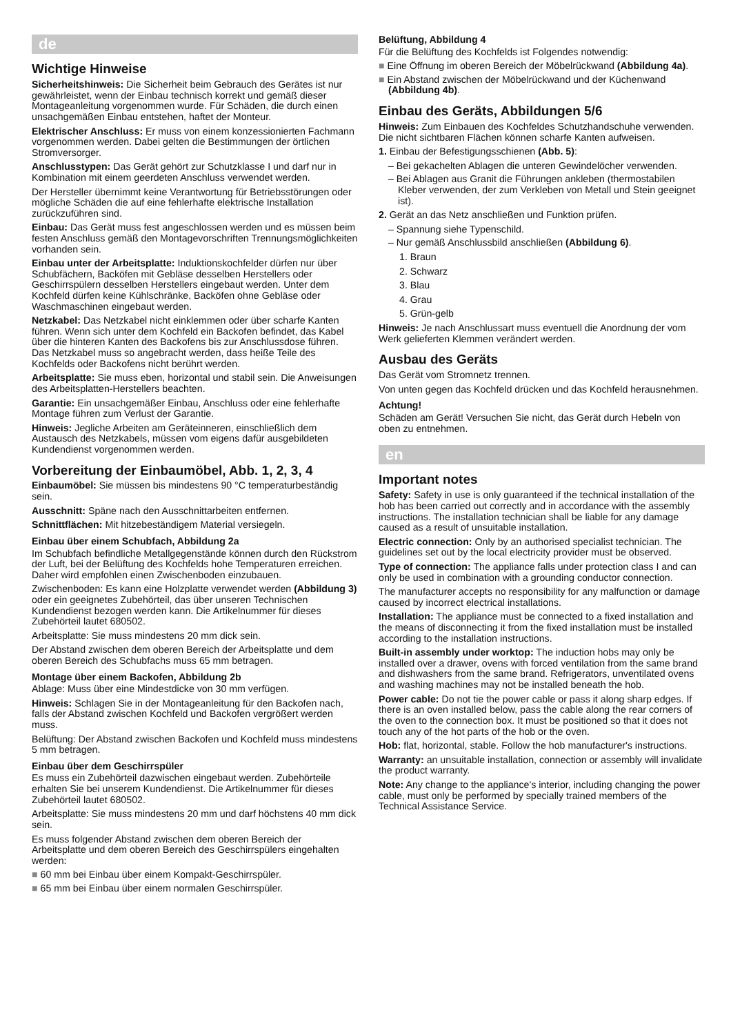de
Wichtige Hinweise
Sicherheitshinweis: Die Sicherheit beim Gebrauch des Gerätes ist nur gewährleistet, wenn der Einbau technisch korrekt und gemäß dieser Montageanleitung vorgenommen wurde. Für Schäden, die durch einen unsachgemäßen Einbau entstehen, haftet der Monteur.
Elektrischer Anschluss: Er muss von einem konzessionierten Fachmann vorgenommen werden. Dabei gelten die Bestimmungen der örtlichen Stromversorger.
Anschlusstypen: Das Gerät gehört zur Schutzklasse I und darf nur in Kombination mit einem geerdeten Anschluss verwendet werden.
Der Hersteller übernimmt keine Verantwortung für Betriebsstörungen oder mögliche Schäden die auf eine fehlerhafte elektrische Installation zurückzuführen sind.
Einbau: Das Gerät muss fest angeschlossen werden und es müssen beim festen Anschluss gemäß den Montagevorschriften Trennungsmöglichkeiten vorhanden sein.
Einbau unter der Arbeitsplatte: Induktionskochfelder dürfen nur über Schubfächern, Backöfen mit Gebläse desselben Herstellers oder Geschirrspülern desselben Herstellers eingebaut werden. Unter dem Kochfeld dürfen keine Kühlschränke, Backöfen ohne Gebläse oder Waschmaschinen eingebaut werden.
Netzkabel: Das Netzkabel nicht einklemmen oder über scharfe Kanten führen. Wenn sich unter dem Kochfeld ein Backofen befindet, das Kabel über die hinteren Kanten des Backofens bis zur Anschlussdose führen. Das Netzkabel muss so angebracht werden, dass heiße Teile des Kochfelds oder Backofens nicht berührt werden.
Arbeitsplatte: Sie muss eben, horizontal und stabil sein. Die Anweisungen des Arbeitsplatten-Herstellers beachten.
Garantie: Ein unsachgemäßer Einbau, Anschluss oder eine fehlerhafte Montage führen zum Verlust der Garantie.
Hinweis: Jegliche Arbeiten am Geräteinneren, einschließlich dem Austausch des Netzkabels, müssen vom eigens dafür ausgebildeten Kundendienst vorgenommen werden.
Vorbereitung der Einbaumöbel, Abb. 1, 2, 3, 4
Einbaumöbel: Sie müssen bis mindestens 90 °C temperaturbeständig sein.
Ausschnitt: Späne nach den Ausschnittarbeiten entfernen.
Schnittflächen: Mit hitzebeständigem Material versiegeln.
Einbau über einem Schubfach, Abbildung 2a
Im Schubfach befindliche Metallgegenstände können durch den Rückstrom der Luft, bei der Belüftung des Kochfelds hohe Temperaturen erreichen. Daher wird empfohlen einen Zwischenboden einzubauen.
Zwischenboden: Es kann eine Holzplatte verwendet werden (Abbildung 3) oder ein geeignetes Zubehörteil, das über unseren Technischen Kundendienst bezogen werden kann. Die Artikelnummer für dieses Zubehörteil lautet 680502.
Arbeitsplatte: Sie muss mindestens 20 mm dick sein.
Der Abstand zwischen dem oberen Bereich der Arbeitsplatte und dem oberen Bereich des Schubfachs muss 65 mm betragen.
Montage über einem Backofen, Abbildung 2b
Ablage: Muss über eine Mindestdicke von 30 mm verfügen.
Hinweis: Schlagen Sie in der Montageanleitung für den Backofen nach, falls der Abstand zwischen Kochfeld und Backofen vergrößert werden muss.
Belüftung: Der Abstand zwischen Backofen und Kochfeld muss mindestens 5 mm betragen.
Einbau über dem Geschirrspüler
Es muss ein Zubehörteil dazwischen eingebaut werden. Zubehörteile erhalten Sie bei unserem Kundendienst. Die Artikelnummer für dieses Zubehörteil lautet 680502.
Arbeitsplatte: Sie muss mindestens 20 mm und darf höchstens 40 mm dick sein.
Es muss folgender Abstand zwischen dem oberen Bereich der Arbeitsplatte und dem oberen Bereich des Geschirrspülers eingehalten werden:
■ 60 mm bei Einbau über einem Kompakt-Geschirrspüler.
■ 65 mm bei Einbau über einem normalen Geschirrspüler.
Belüftung, Abbildung 4
Für die Belüftung des Kochfelds ist Folgendes notwendig:
■ Eine Öffnung im oberen Bereich der Möbelrückwand (Abbildung 4a).
■ Ein Abstand zwischen der Möbelrückwand und der Küchenwand (Abbildung 4b).
Einbau des Geräts, Abbildungen 5/6
Hinweis: Zum Einbauen des Kochfeldes Schutzhandschuhe verwenden. Die nicht sichtbaren Flächen können scharfe Kanten aufweisen.
1. Einbau der Befestigungsschienen (Abb. 5):
– Bei gekachelten Ablagen die unteren Gewindelöcher verwenden.
– Bei Ablagen aus Granit die Führungen ankleben (thermostabilen Kleber verwenden, der zum Verkleben von Metall und Stein geeignet ist).
2. Gerät an das Netz anschließen und Funktion prüfen.
– Spannung siehe Typenschild.
– Nur gemäß Anschlussbild anschließen (Abbildung 6).
1. Braun
2. Schwarz
3. Blau
4. Grau
5. Grün-gelb
Hinweis: Je nach Anschlussart muss eventuell die Anordnung der vom Werk gelieferten Klemmen verändert werden.
Ausbau des Geräts
Das Gerät vom Stromnetz trennen.
Von unten gegen das Kochfeld drücken und das Kochfeld herausnehmen.
Achtung!
Schäden am Gerät! Versuchen Sie nicht, das Gerät durch Hebeln von oben zu entnehmen.
en
Important notes
Safety: Safety in use is only guaranteed if the technical installation of the hob has been carried out correctly and in accordance with the assembly instructions. The installation technician shall be liable for any damage caused as a result of unsuitable installation.
Electric connection: Only by an authorised specialist technician. The guidelines set out by the local electricity provider must be observed.
Type of connection: The appliance falls under protection class I and can only be used in combination with a grounding conductor connection.
The manufacturer accepts no responsibility for any malfunction or damage caused by incorrect electrical installations.
Installation: The appliance must be connected to a fixed installation and the means of disconnecting it from the fixed installation must be installed according to the installation instructions.
Built-in assembly under worktop: The induction hobs may only be installed over a drawer, ovens with forced ventilation from the same brand and dishwashers from the same brand. Refrigerators, unventilated ovens and washing machines may not be installed beneath the hob.
Power cable: Do not tie the power cable or pass it along sharp edges. If there is an oven installed below, pass the cable along the rear corners of the oven to the connection box. It must be positioned so that it does not touch any of the hot parts of the hob or the oven.
Hob: flat, horizontal, stable. Follow the hob manufacturer's instructions.
Warranty: an unsuitable installation, connection or assembly will invalidate the product warranty.
Note: Any change to the appliance's interior, including changing the power cable, must only be performed by specially trained members of the Technical Assistance Service.